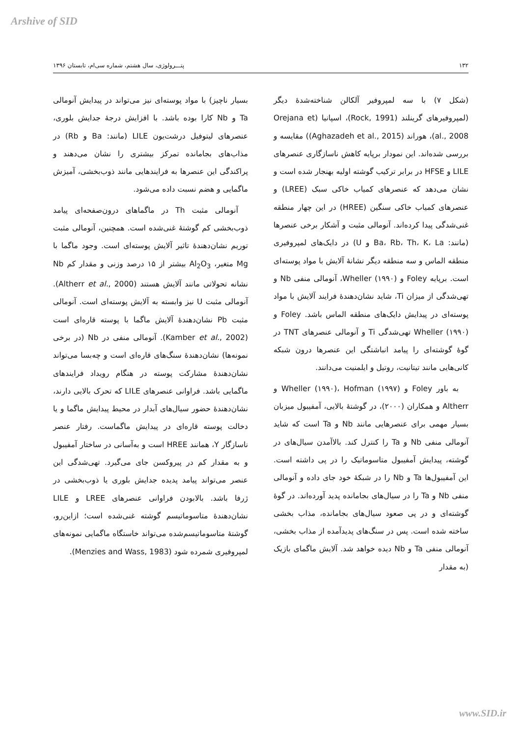Arshive of SID
۱۳۲ پتـــرولوژی، سال هشتم، شماره سی‌ام، تابستان ۱۳۹۶
(شکل ۷) با سه لمپروفیر آلکالن شناخته‌شدۀ دیگر (لمپروفیرهای گرینلند (Rock, 1991)، اسپانیا (Orejana et al., 2008)، هوراند (Aghazadeh et al., 2015)) مقایسه و بررسی شده‌اند. این نمودار برپایه کاهش ناسازگاری عنصرهای LILE و HFSE در برابر ترکیب گوشته اولیه بهنجار شده است و نشان می‌دهد که عنصرهای کمیاب خاکی سبک (LREE) و عنصرهای کمیاب خاکی سنگین (HREE) در این چهار منطقه غنی‌شدگی پیدا کرده‌اند. آنومالی مثبت و آشکار برخی عنصرها (مانند: Ba، Rb، Th، K، La و U) در دایک‌های لمپروفیری منطقه الماس و سه منطقه دیگر نشانۀ آلایش با مواد پوسته‌ای است. برپایه Foley و Wheller (۱۹۹۰)، آنومالی منفی Nb و تهی‌شدگی از میزان Ti، شاید نشان‌دهندۀ فرایند آلایش با مواد پوسته‌ای در پیدایش دایک‌های منطقه الماس باشد. Foley و Wheller (۱۹۹۰) تهی‌شدگی Ti و آنومالی عنصرهای TNT در گوۀ گوشته‌ای را پیامد انباشتگی این عنصرها درون شبکه کانی‌هایی مانند تیتانیت، روتیل و ایلمنیت می‌دانند.
به باور Foley و Wheller (۱۹۹۰)، Hofman (۱۹۹۷) و Altherr و همکاران (۲۰۰۰)، در گوشتۀ بالایی، آمفیبول میزبان بسیار مهمی برای عنصرهایی مانند Nb و Ta است که شاید آنومالی منفی Nb و Ta را کنترل کند. بالاآمدن سیال‌های در گوشته، پیدایش آمفیبول متاسوماتیک را در پی داشته است. این آمفیبول‌ها Ta و Nb را در شبکۀ خود جای داده و آنومالی منفی Nb و Ta را در سیال‌های بجامانده پدید آورده‌اند. در گوۀ گوشته‌ای و در پی صعود سیال‌های بجامانده، مذاب بخشی ساخته شده است. پس در سنگ‌های پدیدآمده از مذاب بخشی، آنومالی منفی Ta و Nb دیده خواهد شد. آلایش ماگمای بازیک (به مقدار
بسیار ناچیز) با مواد پوسته‌ای نیز می‌تواند در پیدایش آنومالی Ta و Nb کارا بوده باشد. با افزایش درجۀ جدایش بلوری، عنصرهای لیتوفیل درشت‌یون LILE (مانند: Ba و Rb) در مذاب‌های بجامانده تمرکز بیشتری را نشان می‌دهند و پراکندگی این عنصرها به فرایندهایی مانند ذوب‌بخشی، آمیزش ماگمایی و هضم نسبت داده می‌شود.
آنومالی مثبت Th در ماگماهای درون‌صفحه‌ای پیامد ذوب‌بخشی کم گوشتۀ غنی‌شده است. همچنین، آنومالی مثبت توریم نشان‌دهندۀ تاثیر آلایش پوسته‌ای است. وجود ماگما با Mg متغیر، Al<sub>2</sub>O<sub>3</sub> بیشتر از ۱۵ درصد وزنی و مقدار کم Nb نشانه تحولاتی مانند آلایش هستند (Altherr et al., 2000). آنومالی مثبت U نیز وابسته به آلایش پوسته‌ای است. آنومالی مثبت Pb نشان‌دهندۀ آلایش ماگما با پوسته قاره‌ای است (Kamber et al., 2002). آنومالی منفی در Nb (در برخی نمونه‌ها) نشان‌دهندۀ سنگ‌های قاره‌ای است و چه‌بسا می‌تواند نشان‌دهندۀ مشارکت پوسته در هنگام رویداد فرایندهای ماگمایی باشد. فراوانی عنصرهای LILE که تحرک بالایی دارند، نشان‌دهندۀ حضور سیال‌های آبدار در محیط پیدایش ماگما و یا دخالت پوسته قاره‌ای در پیدایش ماگماست. رفتار عنصر ناسازگار Y، همانند HREE است و به‌آسانی در ساختار آمفیبول و به مقدار کم در پیروکسن جای می‌گیرد. تهی‌شدگی این عنصر می‌تواند پیامد پدیده جدایش بلوری یا ذوب‌بخشی در ژرفا باشد. بالابودن فراوانی عنصرهای LREE و LILE نشان‌دهندۀ متاسوماتیسم گوشته غنی‌شده است؛ ازاین‌رو، گوشتۀ متاسوماتیسم‌شده می‌تواند خاستگاه ماگمایی نمونه‌های لمپروفیری شمرده شود (Menzies and Wass, 1983).
www.SID.ir